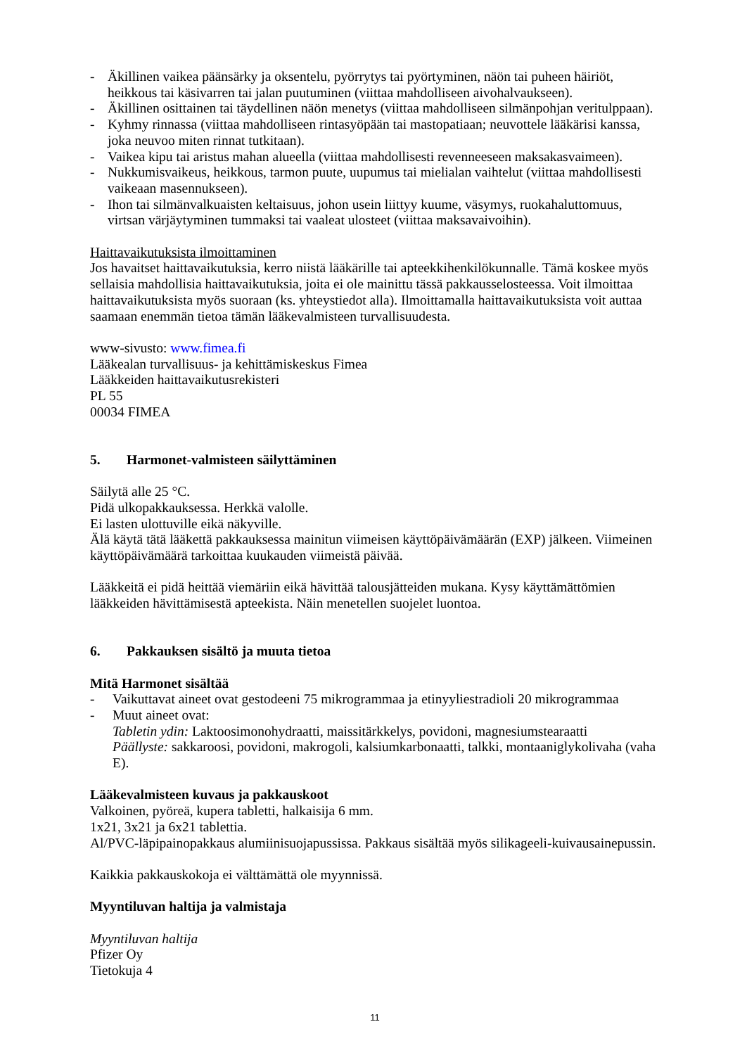- Äkillinen vaikea päänsärky ja oksentelu, pyörrytys tai pyörtyminen, näön tai puheen häiriöt, heikkous tai käsivarren tai jalan puutuminen (viittaa mahdolliseen aivohalvaukseen).
- Äkillinen osittainen tai täydellinen näön menetys (viittaa mahdolliseen silmänpohjan veritulppaan).
- Kyhmy rinnassa (viittaa mahdolliseen rintasyöpään tai mastopatiaan; neuvottele lääkärisi kanssa, joka neuvoo miten rinnat tutkitaan).
- Vaikea kipu tai aristus mahan alueella (viittaa mahdollisesti revenneeseen maksakasvaimeen).
- Nukkumisvaikeus, heikkous, tarmon puute, uupumus tai mielialan vaihtelut (viittaa mahdollisesti vaikeaan masennukseen).
- Ihon tai silmänvalkuaisten keltaisuus, johon usein liittyy kuume, väsymys, ruokahaluttomuus, virtsan värjäytyminen tummaksi tai vaaleat ulosteet (viittaa maksavaivoihin).
Haittavaikutuksista ilmoittaminen
Jos havaitset haittavaikutuksia, kerro niistä lääkärille tai apteekkihenkilökunnalle. Tämä koskee myös sellaisia mahdollisia haittavaikutuksia, joita ei ole mainittu tässä pakkausselosteessa. Voit ilmoittaa haittavaikutuksista myös suoraan (ks. yhteystiedot alla). Ilmoittamalla haittavaikutuksista voit auttaa saamaan enemmän tietoa tämän lääkevalmisteen turvallisuudesta.
www-sivusto: www.fimea.fi
Lääkealan turvallisuus- ja kehittämiskeskus Fimea
Lääkkeiden haittavaikutusrekisteri
PL 55
00034 FIMEA
5. Harmonet-valmisteen säilyttäminen
Säilytä alle 25 °C.
Pidä ulkopakkauksessa. Herkkä valolle.
Ei lasten ulottuville eikä näkyville.
Älä käytä tätä lääkettä pakkauksessa mainitun viimeisen käyttöpäivämäärän (EXP) jälkeen. Viimeinen käyttöpäivämäärä tarkoittaa kuukauden viimeistä päivää.
Lääkkeitä ei pidä heittää viemäriin eikä hävittää talousjätteiden mukana. Kysy käyttämättömien lääkkeiden hävittämisestä apteekista. Näin menetellen suojelet luontoa.
6. Pakkauksen sisältö ja muuta tietoa
Mitä Harmonet sisältää
- Vaikuttavat aineet ovat gestodeeni 75 mikrogrammaa ja etinyyliestradioli 20 mikrogrammaa
- Muut aineet ovat:
Tabletin ydin: Laktoosimonohydraatti, maissitärkkelys, povidoni, magnesiumstearaatti
Päällyste: sakkaroosi, povidoni, makrogoli, kalsiumkarbonaatti, talkki, montaaniglykolivaha (vaha E).
Lääkevalmisteen kuvaus ja pakkauskoot
Valkoinen, pyöreä, kupera tabletti, halkaisija 6 mm.
1x21, 3x21 ja 6x21 tablettia.
Al/PVC-läpipainopakkaus alumiinisuojapussissa. Pakkaus sisältää myös silikageeli-kuivausainepussin.
Kaikkia pakkauskokoja ei välttämättä ole myynnissä.
Myyntiluvan haltija ja valmistaja
Myyntiluvan haltija
Pfizer Oy
Tietokuja 4
11